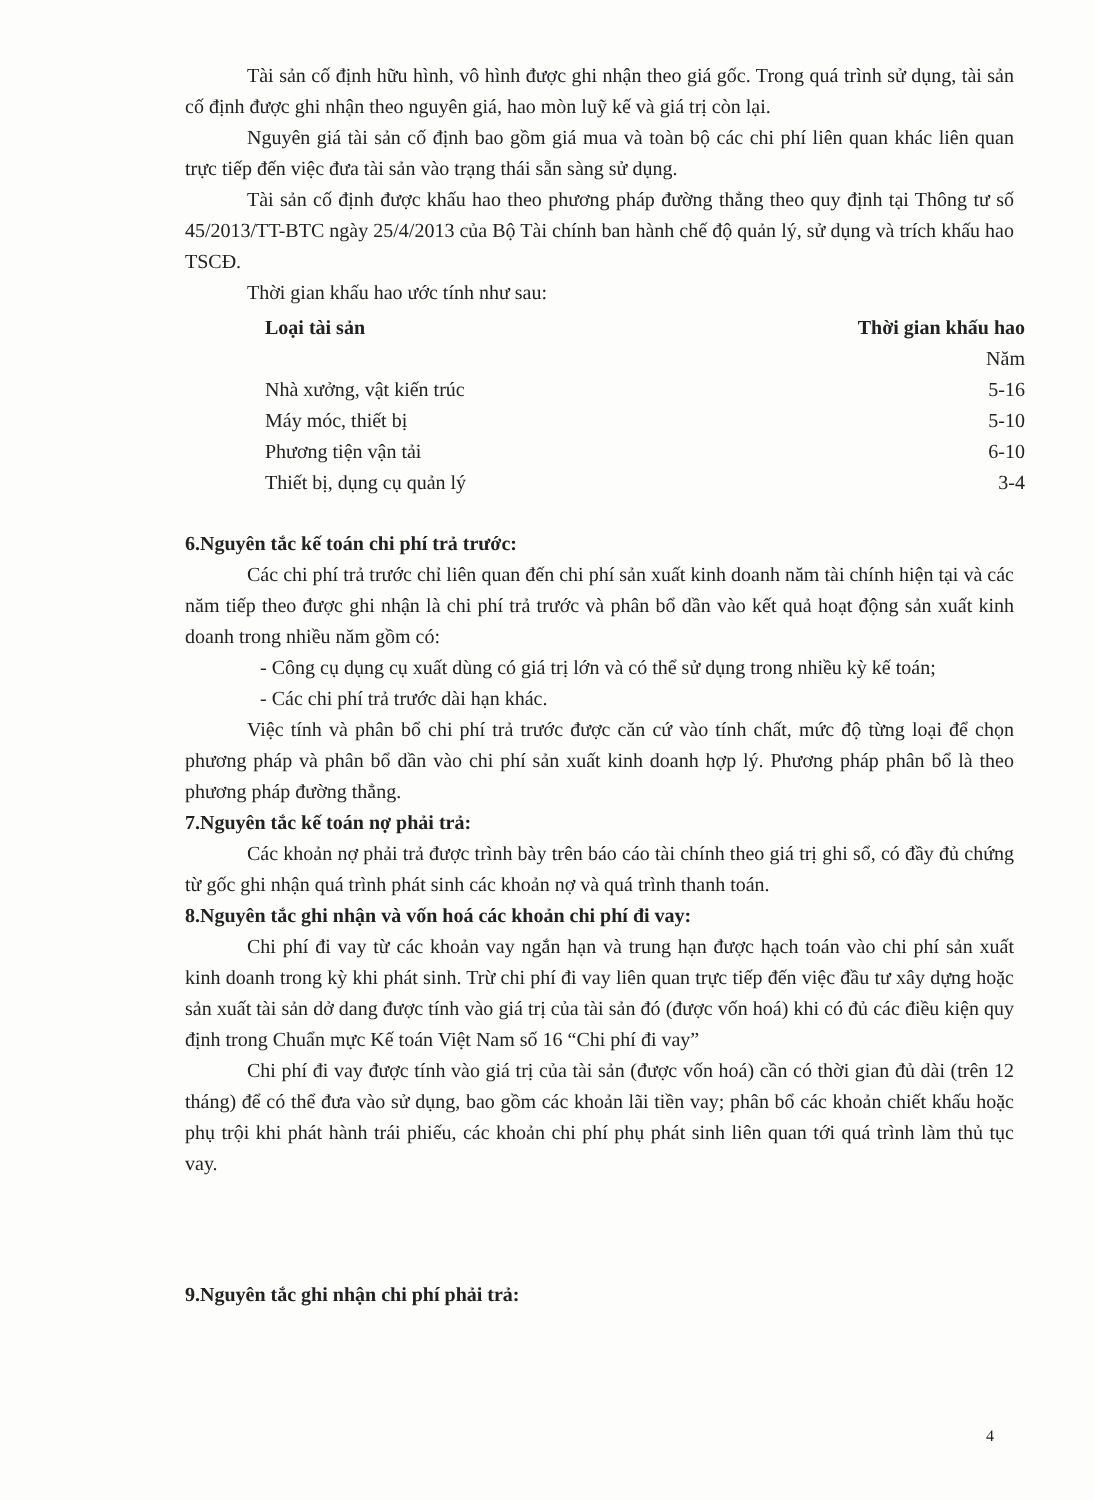Tài sản cố định hữu hình, vô hình được ghi nhận theo giá gốc. Trong quá trình sử dụng, tài sản cố định được ghi nhận theo nguyên giá, hao mòn luỹ kế và giá trị còn lại.
Nguyên giá tài sản cố định bao gồm giá mua và toàn bộ các chi phí liên quan khác liên quan trực tiếp đến việc đưa tài sản vào trạng thái sẵn sàng sử dụng.
Tài sản cố định được khấu hao theo phương pháp đường thẳng theo quy định tại Thông tư số 45/2013/TT-BTC ngày 25/4/2013 của Bộ Tài chính ban hành chế độ quản lý, sử dụng và trích khấu hao TSCĐ.
Thời gian khấu hao ước tính như sau:
| Loại tài sản | Thời gian khấu hao |
| --- | --- |
| | Năm |
| Nhà xưởng, vật kiến trúc | 5-16 |
| Máy móc, thiết bị | 5-10 |
| Phương tiện vận tải | 6-10 |
| Thiết bị, dụng cụ quản lý | 3-4 |
6.Nguyên tắc kế toán chi phí trả trước:
Các chi phí trả trước chỉ liên quan đến chi phí sản xuất kinh doanh năm tài chính hiện tại và các năm tiếp theo được ghi nhận là chi phí trả trước và phân bổ dần vào kết quả hoạt động sản xuất kinh doanh trong nhiều năm gồm có:
- Công cụ dụng cụ xuất dùng có giá trị lớn và có thể sử dụng trong nhiều kỳ kế toán;
- Các chi phí trả trước dài hạn khác.
Việc tính và phân bổ chi phí trả trước được căn cứ vào tính chất, mức độ từng loại để chọn phương pháp và phân bổ dần vào chi phí sản xuất kinh doanh hợp lý. Phương pháp phân bổ là theo phương pháp đường thẳng.
7.Nguyên tắc kế toán nợ phải trả:
Các khoản nợ phải trả được trình bày trên báo cáo tài chính theo giá trị ghi sổ, có đầy đủ chứng từ gốc ghi nhận quá trình phát sinh các khoản nợ và quá trình thanh toán.
8.Nguyên tắc ghi nhận và vốn hoá các khoản chi phí đi vay:
Chi phí đi vay từ các khoản vay ngắn hạn và trung hạn được hạch toán vào chi phí sản xuất kinh doanh trong kỳ khi phát sinh. Trừ chi phí đi vay liên quan trực tiếp đến việc đầu tư xây dựng hoặc sản xuất tài sản dở dang được tính vào giá trị của tài sản đó (được vốn hoá) khi có đủ các điều kiện quy định trong Chuẩn mực Kế toán Việt Nam số 16 “Chi phí đi vay”
Chi phí đi vay được tính vào giá trị của tài sản (được vốn hoá) cần có thời gian đủ dài (trên 12 tháng) để có thể đưa vào sử dụng, bao gồm các khoản lãi tiền vay; phân bổ các khoản chiết khấu hoặc phụ trội khi phát hành trái phiếu, các khoản chi phí phụ phát sinh liên quan tới quá trình làm thủ tục vay.
9.Nguyên tắc ghi nhận chi phí phải trả:
4